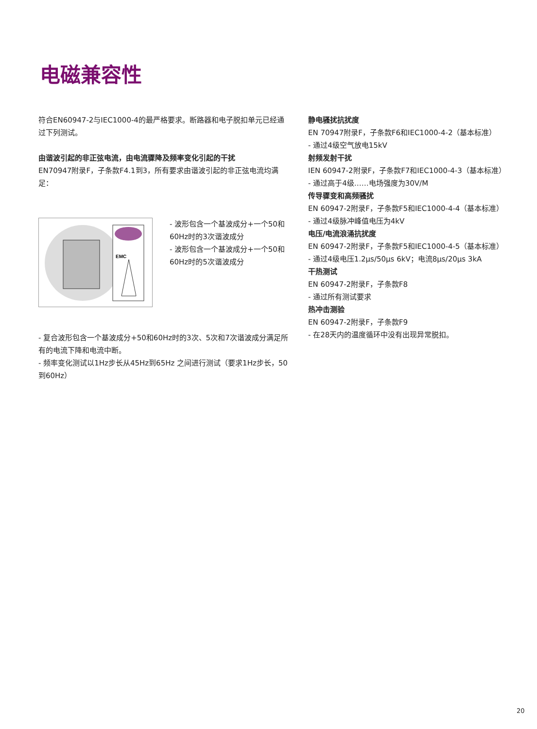电磁兼容性
符合EN60947-2与IEC1000-4的最严格要求。断路器和电子脱扣单元已经通过下列测试。
由谐波引起的非正弦电流，由电流骤降及频率变化引起的干扰
EN70947附录F，子条款F4.1到3，所有要求由谐波引起的非正弦电流均满足：
EMC
- 波形包含一个基波成分+一个50和60Hz时的3次谐波成分
- 波形包含一个基波成分+一个50和60Hz时的5次谐波成分
- 复合波形包含一个基波成分+50和60Hz时的3次、5次和7次谐波成分满足所有的电流下降和电流中断。
- 频率变化测试以1Hz步长从45Hz到65Hz 之间进行测试（要求1Hz步长，50 到60Hz）
静电骚扰抗扰度
EN 70947附录F，子条款F6和IEC1000-4-2（基本标准）
- 通过4级空气放电15kV
射频发射干扰
IEN 60947-2附录F，子条款F7和IEC1000-4-3（基本标准）
- 通过高于4级……电场强度为30V/M
传导骤变和高频骚扰
EN 60947-2附录F，子条款F5和IEC1000-4-4（基本标准）
- 通过4级脉冲峰值电压为4kV
电压/电流浪涌抗扰度
EN 60947-2附录F，子条款F5和IEC1000-4-5（基本标准）
- 通过4级电压1.2μs/50μs 6kV；电流8μs/20μs 3kA
干热测试
EN 60947-2附录F，子条款F8
- 通过所有测试要求
热冲击测验
EN 60947-2附录F，子条款F9
- 在28天内的温度循环中没有出现异常脱扣。
20